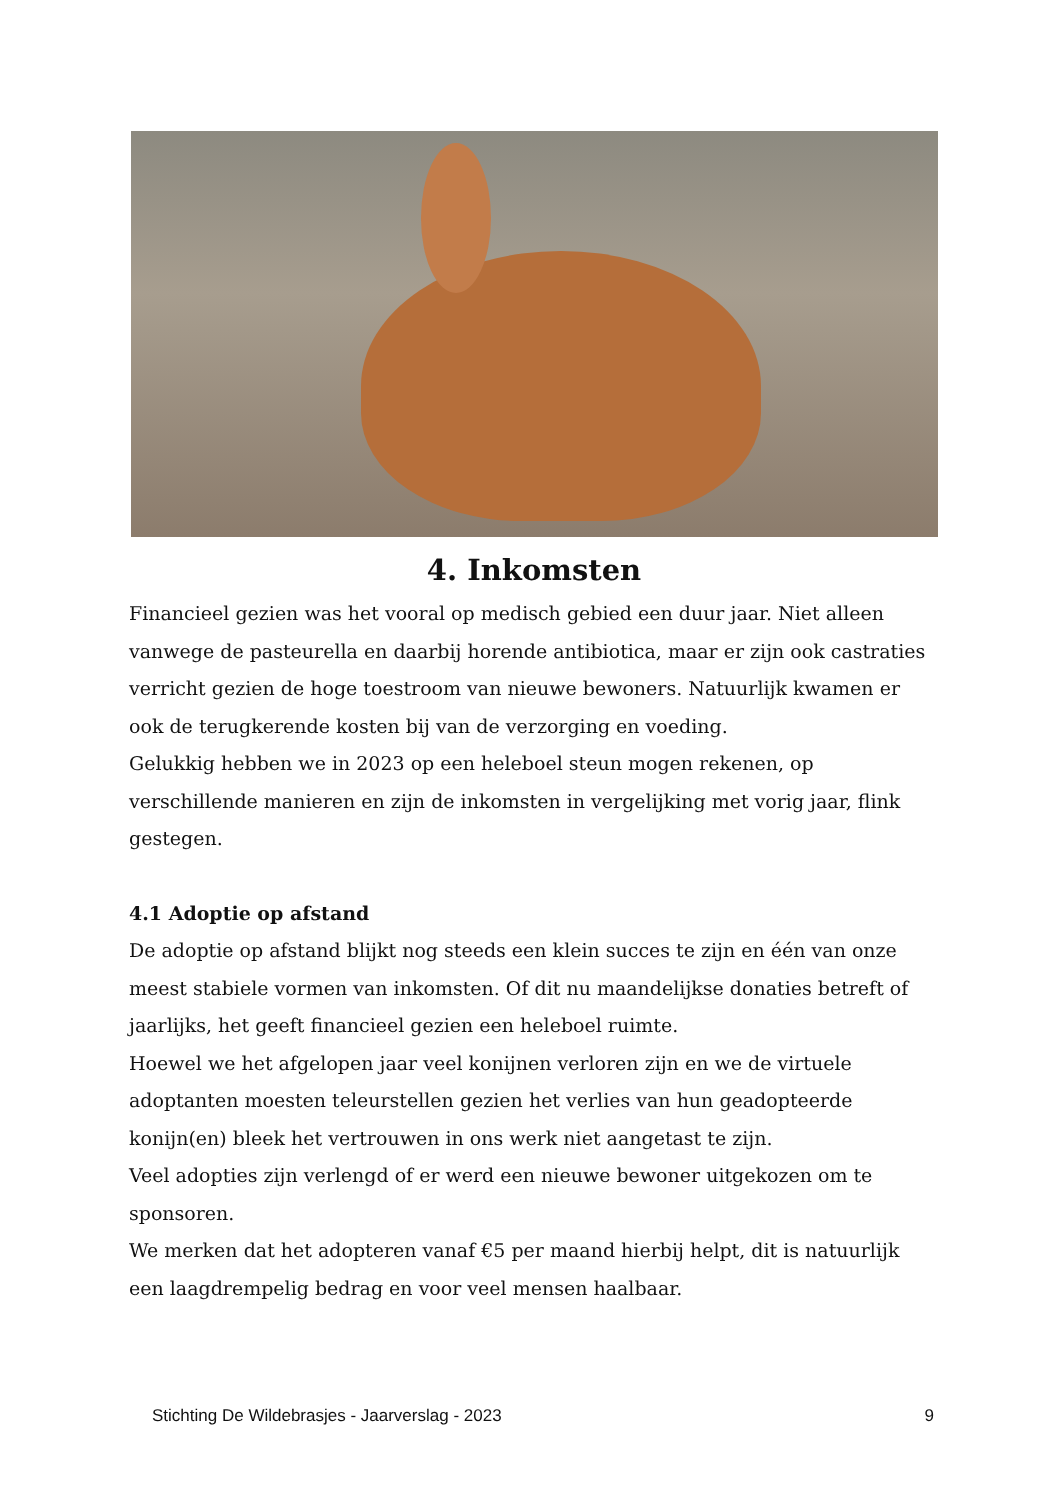4. Inkomsten
Financieel gezien was het vooral op medisch gebied een duur jaar. Niet alleen vanwege de pasteurella en daarbij horende antibiotica, maar er zijn ook castraties verricht gezien de hoge toestroom van nieuwe bewoners. Natuurlijk kwamen er ook de terugkerende kosten bij van de verzorging en voeding.
Gelukkig hebben we in 2023 op een heleboel steun mogen rekenen, op verschillende manieren en zijn de inkomsten in vergelijking met vorig jaar, flink gestegen.
4.1 Adoptie op afstand
De adoptie op afstand blijkt nog steeds een klein succes te zijn en één van onze meest stabiele vormen van inkomsten. Of dit nu maandelijkse donaties betreft of jaarlijks, het geeft financieel gezien een heleboel ruimte.
Hoewel we het afgelopen jaar veel konijnen verloren zijn en we de virtuele adoptanten moesten teleurstellen gezien het verlies van hun geadopteerde konijn(en) bleek het vertrouwen in ons werk niet aangetast te zijn.
Veel adopties zijn verlengd of er werd een nieuwe bewoner uitgekozen om te sponsoren.
We merken dat het adopteren vanaf €5 per maand hierbij helpt, dit is natuurlijk een laagdrempelig bedrag en voor veel mensen haalbaar.
Stichting De Wildebrasjes - Jaarverslag - 2023 9